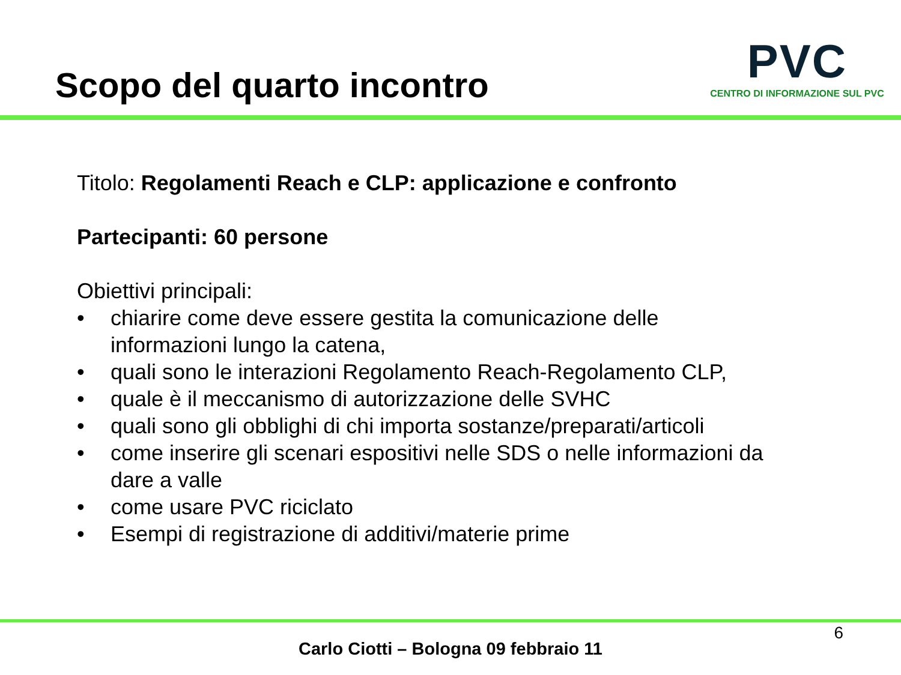Scopo del quarto incontro
PVC
CENTRO DI INFORMAZIONE SUL PVC
Titolo: Regolamenti Reach e CLP: applicazione e confronto
Partecipanti: 60 persone
Obiettivi principali:
• chiarire come deve essere gestita la comunicazione delle informazioni lungo la catena,
• quali sono le interazioni Regolamento Reach-Regolamento CLP,
• quale è il meccanismo di autorizzazione delle SVHC
• quali sono gli obblighi di chi importa sostanze/preparati/articoli
• come inserire gli scenari espositivi nelle SDS o nelle informazioni da dare a valle
• come usare PVC riciclato
• Esempi di registrazione di additivi/materie prime
6
Carlo Ciotti – Bologna 09 febbraio 11